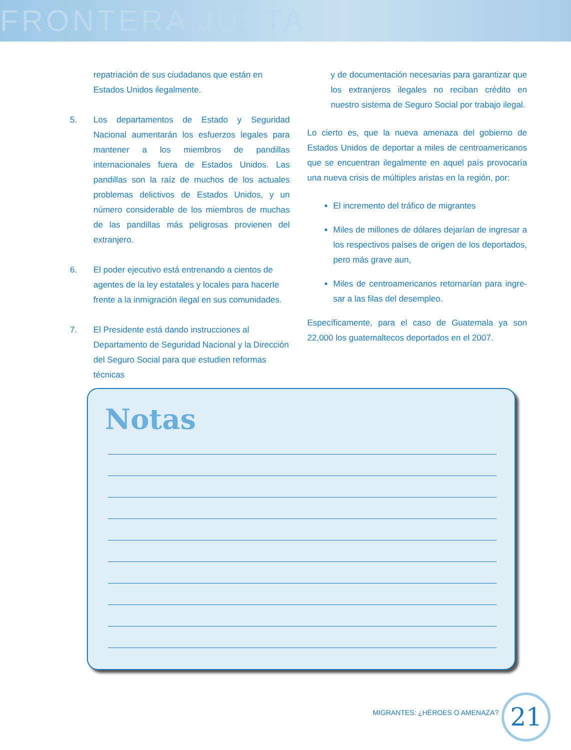FRONTERA JUSTA
repatriación de sus ciudadanos que están en Estados Unidos ilegalmente.
5. Los departamentos de Estado y Seguridad Nacional aumentarán los esfuerzos legales para mantener a los miembros de pandillas internacionales fuera de Estados Unidos. Las pandillas son la raíz de muchos de los actuales problemas delictivos de Estados Unidos, y un número considerable de los miembros de muchas de las pandillas más peligrosas provienen del extranjero.
6. El poder ejecutivo está entrenando a cientos de agentes de la ley estatales y locales para hacerle frente a la inmigración ilegal en sus comunidades.
7. El Presidente está dando instrucciones al Departamento de Seguridad Nacional y la Dirección del Seguro Social para que estudien reformas técnicas
y de documentación necesarias para garantizar que los extranjeros ilegales no reciban crédito en nuestro sistema de Seguro Social por trabajo ilegal.
Lo cierto es, que la nueva amenaza del gobierno de Estados Unidos de deportar a miles de centroamericanos que se encuentran ilegalmente en aquel país provocaría una nueva crisis de múltiples aristas en la región, por:
El incremento del tráfico de migrantes
Miles de millones de dólares dejarían de ingresar a los respectivos países de origen de los deportados, pero más grave aun,
Miles de centroamericanos retornarían para ingre-sar a las filas del desempleo.
Específicamente, para el caso de Guatemala ya son 22,000 los guatemaltecos deportados en el 2007.
Notas
MIGRANTES: ¿HÉROES O AMENAZA? 21